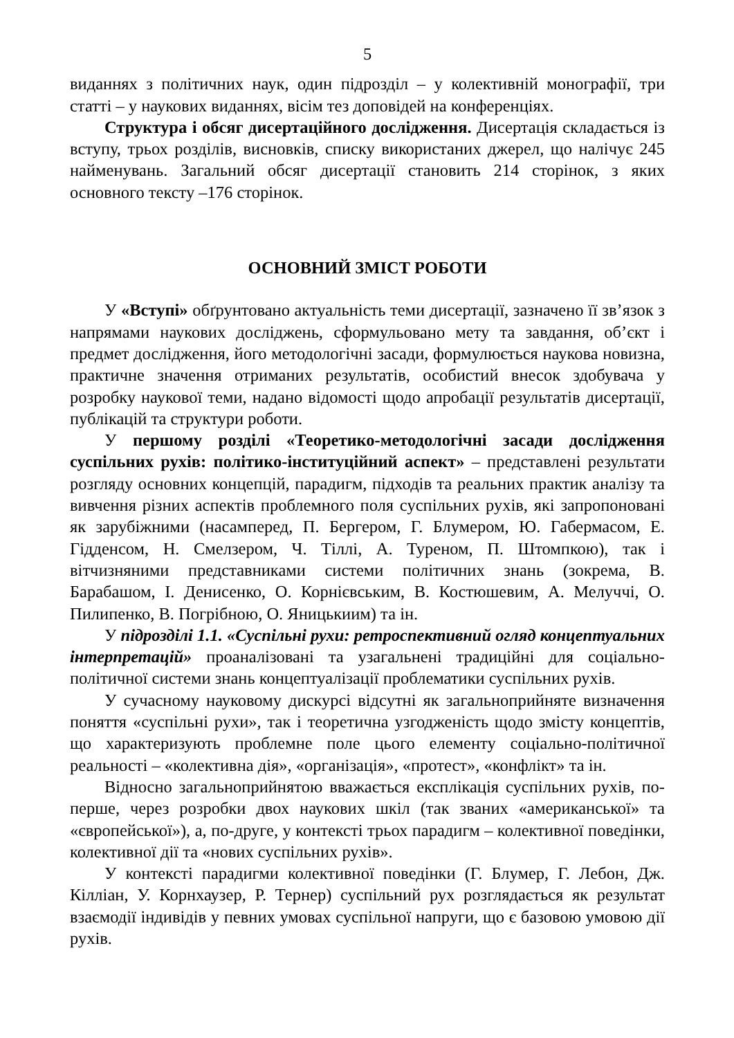5
виданнях з політичних наук, один підрозділ – у колективній монографії, три статті – у наукових виданнях, вісім тез доповідей на конференціях.
Структура і обсяг дисертаційного дослідження. Дисертація складається із вступу, трьох розділів, висновків, списку використаних джерел, що налічує 245 найменувань. Загальний обсяг дисертації становить 214 сторінок, з яких основного тексту –176 сторінок.
ОСНОВНИЙ ЗМІСТ РОБОТИ
У «Вступі» обґрунтовано актуальність теми дисертації, зазначено її зв’язок з напрямами наукових досліджень, сформульовано мету та завдання, об’єкт і предмет дослідження, його методологічні засади, формулюється наукова новизна, практичне значення отриманих результатів, особистий внесок здобувача у розробку наукової теми, надано відомості щодо апробації результатів дисертації, публікацій та структури роботи.
У першому розділі «Теоретико-методологічні засади дослідження суспільних рухів: політико-інституційний аспект» – представлені результати розгляду основних концепцій, парадигм, підходів та реальних практик аналізу та вивчення різних аспектів проблемного поля суспільних рухів, які запропоновані як зарубіжними (насамперед, П. Бергером, Г. Блумером, Ю. Габермасом, Е. Гідденсом, Н. Смелзером, Ч. Тіллі, А. Туреном, П. Штомпкою), так і вітчизняними представниками системи політичних знань (зокрема, В. Барабашом, І. Денисенко, О. Корнієвським, В. Костюшевим, А. Мелуччі, О. Пилипенко, В. Погрібною, О. Яницькиим) та ін.
У підрозділі 1.1. «Суспільні рухи: ретроспективний огляд концептуальних інтерпретацій» проаналізовані та узагальнені традиційні для соціально-політичної системи знань концептуалізації проблематики суспільних рухів.
У сучасному науковому дискурсі відсутні як загальноприйняте визначення поняття «суспільні рухи», так і теоретична узгодженість щодо змісту концептів, що характеризують проблемне поле цього елементу соціально-політичної реальності – «колективна дія», «організація», «протест», «конфлікт» та ін.
Відносно загальноприйнятою вважається експлікація суспільних рухів, по-перше, через розробки двох наукових шкіл (так званих «американської» та «європейської»), а, по-друге, у контексті трьох парадигм – колективної поведінки, колективної дії та «нових суспільних рухів».
У контексті парадигми колективної поведінки (Г. Блумер, Г. Лебон, Дж. Кілліан, У. Корнхаузер, Р. Тернер) суспільний рух розглядається як результат взаємодії індивідів у певних умовах суспільної напруги, що є базовою умовою дії рухів.